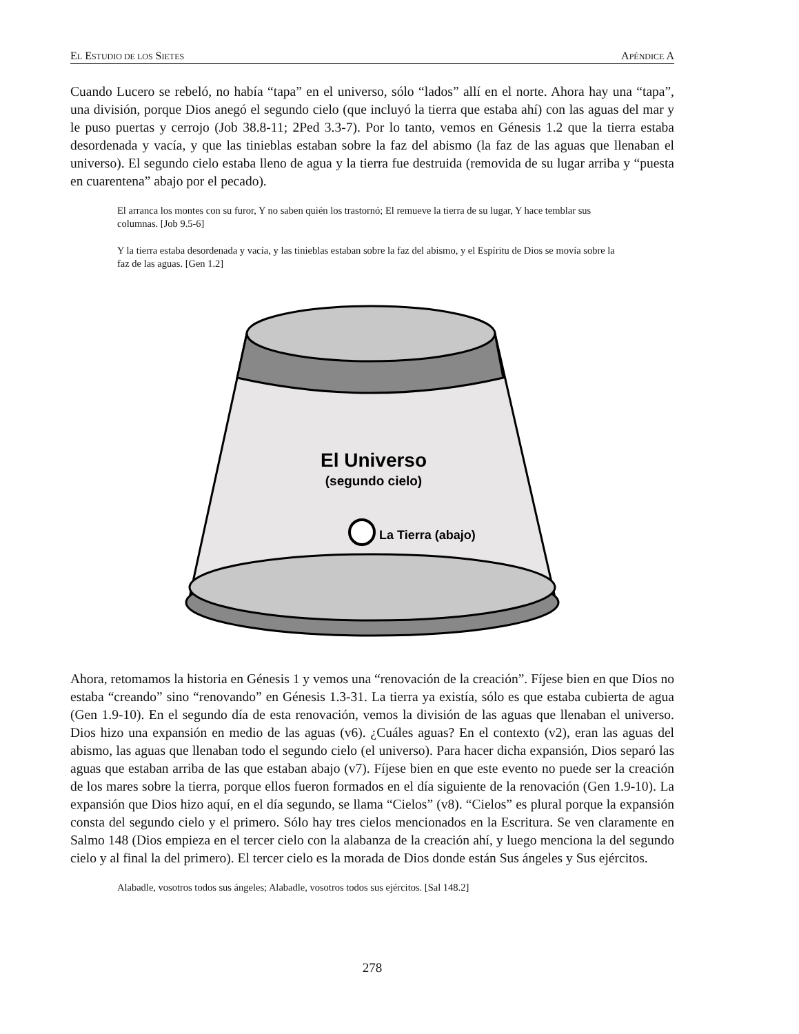EL ESTUDIO DE LOS SIETES APÉNDICE A
Cuando Lucero se rebeló, no había “tapa” en el universo, sólo “lados” allí en el norte. Ahora hay una “tapa”, una división, porque Dios anegó el segundo cielo (que incluyó la tierra que estaba ahí) con las aguas del mar y le puso puertas y cerrojo (Job 38.8-11; 2Ped 3.3-7). Por lo tanto, vemos en Génesis 1.2 que la tierra estaba desordenada y vacía, y que las tinieblas estaban sobre la faz del abismo (la faz de las aguas que llenaban el universo). El segundo cielo estaba lleno de agua y la tierra fue destruida (removida de su lugar arriba y “puesta en cuarentena” abajo por el pecado).
El arranca los montes con su furor, Y no saben quién los trastornó; El remueve la tierra de su lugar, Y hace temblar sus columnas. [Job 9.5-6]
Y la tierra estaba desordenada y vacía, y las tinieblas estaban sobre la faz del abismo, y el Espíritu de Dios se movía sobre la faz de las aguas. [Gen 1.2]
El Universo
(segundo cielo)
La Tierra (abajo)
Ahora, retomamos la historia en Génesis 1 y vemos una “renovación de la creación”. Fíjese bien en que Dios no estaba “creando” sino “renovando” en Génesis 1.3-31. La tierra ya existía, sólo es que estaba cubierta de agua (Gen 1.9-10). En el segundo día de esta renovación, vemos la división de las aguas que llenaban el universo. Dios hizo una expansión en medio de las aguas (v6). ¿Cuáles aguas? En el contexto (v2), eran las aguas del abismo, las aguas que llenaban todo el segundo cielo (el universo). Para hacer dicha expansión, Dios separó las aguas que estaban arriba de las que estaban abajo (v7). Fíjese bien en que este evento no puede ser la creación de los mares sobre la tierra, porque ellos fueron formados en el día siguiente de la renovación (Gen 1.9-10). La expansión que Dios hizo aquí, en el día segundo, se llama “Cielos” (v8). “Cielos” es plural porque la expansión consta del segundo cielo y el primero. Sólo hay tres cielos mencionados en la Escritura. Se ven claramente en Salmo 148 (Dios empieza en el tercer cielo con la alabanza de la creación ahí, y luego menciona la del segundo cielo y al final la del primero). El tercer cielo es la morada de Dios donde están Sus ángeles y Sus ejércitos.
Alabadle, vosotros todos sus ángeles; Alabadle, vosotros todos sus ejércitos. [Sal 148.2]
278